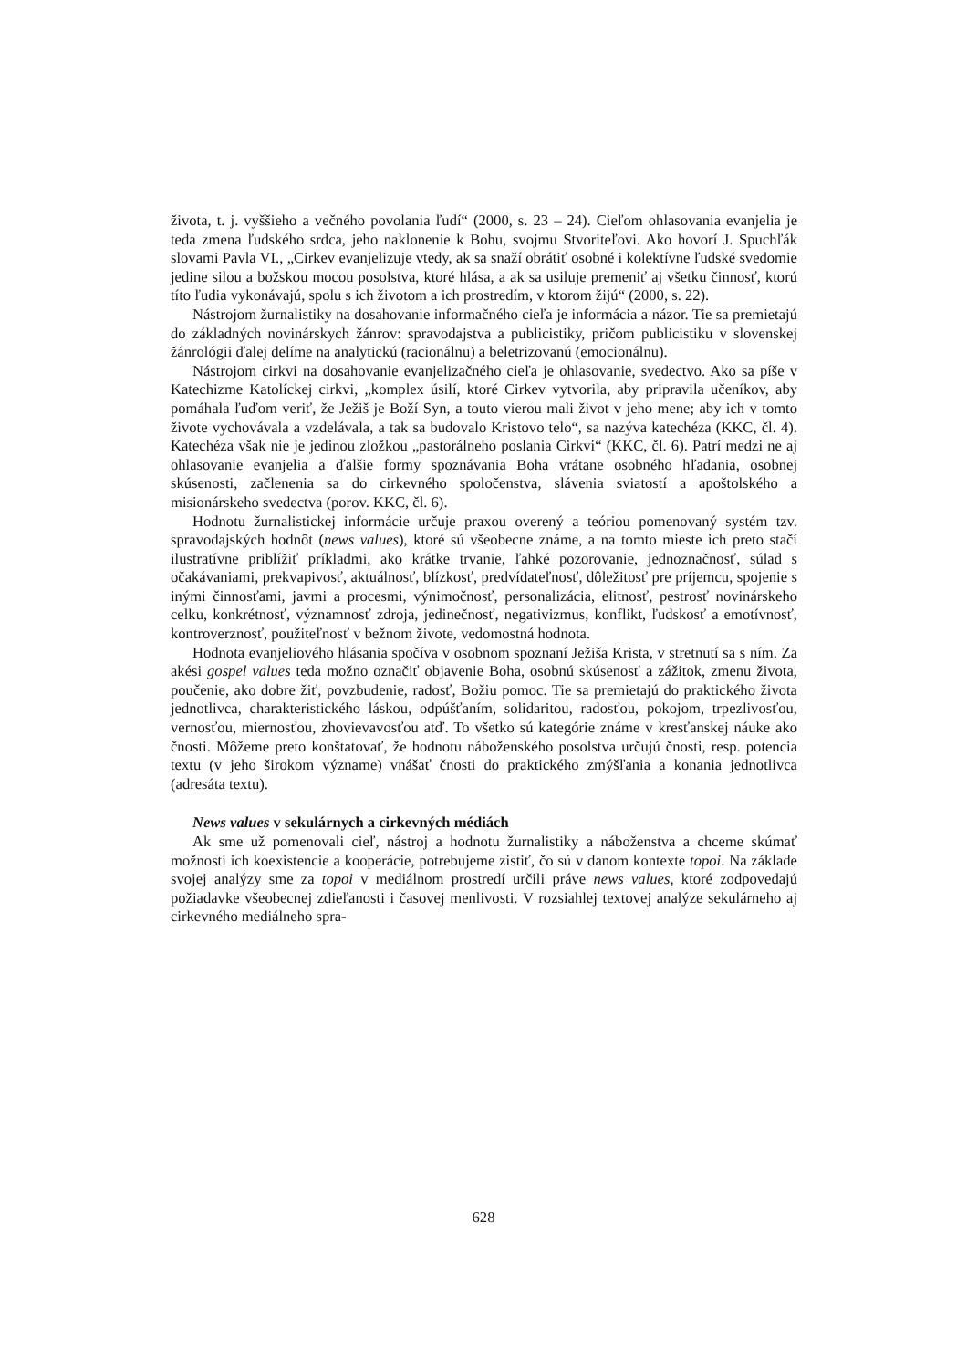života, t. j. vyššieho a večného povolania ľudí“ (2000, s. 23 – 24). Cieľom ohlasovania evanjelia je teda zmena ľudského srdca, jeho naklonenie k Bohu, svojmu Stvoriteľovi. Ako hovorí J. Spuchľák slovami Pavla VI., „Cirkev evanjelizuje vtedy, ak sa snaží obrátiť osobné i kolektívne ľudské svedomie jedine silou a božskou mocou posolstva, ktoré hlása, a ak sa usiluje premeniť aj všetku činnosť, ktorú títo ľudia vykonávajú, spolu s ich životom a ich prostredím, v ktorom žijú“ (2000, s. 22).
Nástrojom žurnalistiky na dosahovanie informačného cieľa je informácia a názor. Tie sa premietajú do základných novinárskych žánrov: spravodajstva a publicistiky, pričom publicistiku v slovenskej žánrológii ďalej delíme na analytickú (racionálnu) a beletrizovanú (emocionálnu).
Nástrojom cirkvi na dosahovanie evanjelizačného cieľa je ohlasovanie, svedectvo. Ako sa píše v Katechizme Katolíckej cirkvi, „komplex úsilí, ktoré Cirkev vytvorila, aby pripravila učeníkov, aby pomáhala ľuďom veriť, že Ježiš je Boží Syn, a touto vierou mali život v jeho mene; aby ich v tomto živote vychovávala a vzdelávala, a tak sa budovalo Kristovo telo“, sa nazýva katechéza (KKC, čl. 4). Katechéza však nie je jedinou zložkou „pastorálneho poslania Cirkvi“ (KKC, čl. 6). Patrí medzi ne aj ohlasovanie evanjelia a ďalšie formy spoznávania Boha vrátane osobného hľadania, osobnej skúsenosti, začlenenia sa do cirkevného spoločenstva, slávenia sviatostí a apoštolského a misionárskeho svedectva (porov. KKC, čl. 6).
Hodnotu žurnalistickej informácie určuje praxou overený a teóriou pomenovaný systém tzv. spravodajských hodnôt (news values), ktoré sú všeobecne známe, a na tomto mieste ich preto stačí ilustratívne priblížiť príkladmi, ako krátke trvanie, ľahké pozorovanie, jednoznačnosť, súlad s očakávaniami, prekvapivosť, aktuálnosť, blízkosť, predvídateľnosť, dôležitosť pre príjemcu, spojenie s inými činnosťami, javmi a procesmi, výnimočnosť, personalizácia, elitnosť, pestrosť novinárskeho celku, konkrétnosť, významnosť zdroja, jedinečnosť, negativizmus, konflikt, ľudskosť a emotívnosť, kontroverznosť, použiteľnosť v bežnom živote, vedomostná hodnota.
Hodnota evanjeliového hlásania spočíva v osobnom spoznaní Ježiša Krista, v stretnutí sa s ním. Za akési gospel values teda možno označiť objavenie Boha, osobnú skúsenosť a zážitok, zmenu života, poučenie, ako dobre žiť, povzbudenie, radosť, Božiu pomoc. Tie sa premietajú do praktického života jednotlivca, charakteristického láskou, odpúšťaním, solidaritou, radosťou, pokojom, trpezlivosťou, vernosťou, miernosťou, zhovievavosťou atď. To všetko sú kategórie známe v kresťanskej náuke ako čnosti. Môžeme preto konštatovať, že hodnotu náboženského posolstva určujú čnosti, resp. potencia textu (v jeho širokom význame) vnášať čnosti do praktického zmýšľania a konania jednotlivca (adresáta textu).
News values v sekulárnych a cirkevných médiách
Ak sme už pomenovali cieľ, nástroj a hodnotu žurnalistiky a náboženstva a chceme skúmať možnosti ich koexistencie a kooperácie, potrebujeme zistiť, čo sú v danom kontexte topoi. Na základe svojej analýzy sme za topoi v mediálnom prostredí určili práve news values, ktoré zodpovedajú požiadavke všeobecnej zdieľanosti i časovej menlivosti. V rozsiahlej textovej analýze sekulárneho aj cirkevného mediálneho spra-
628